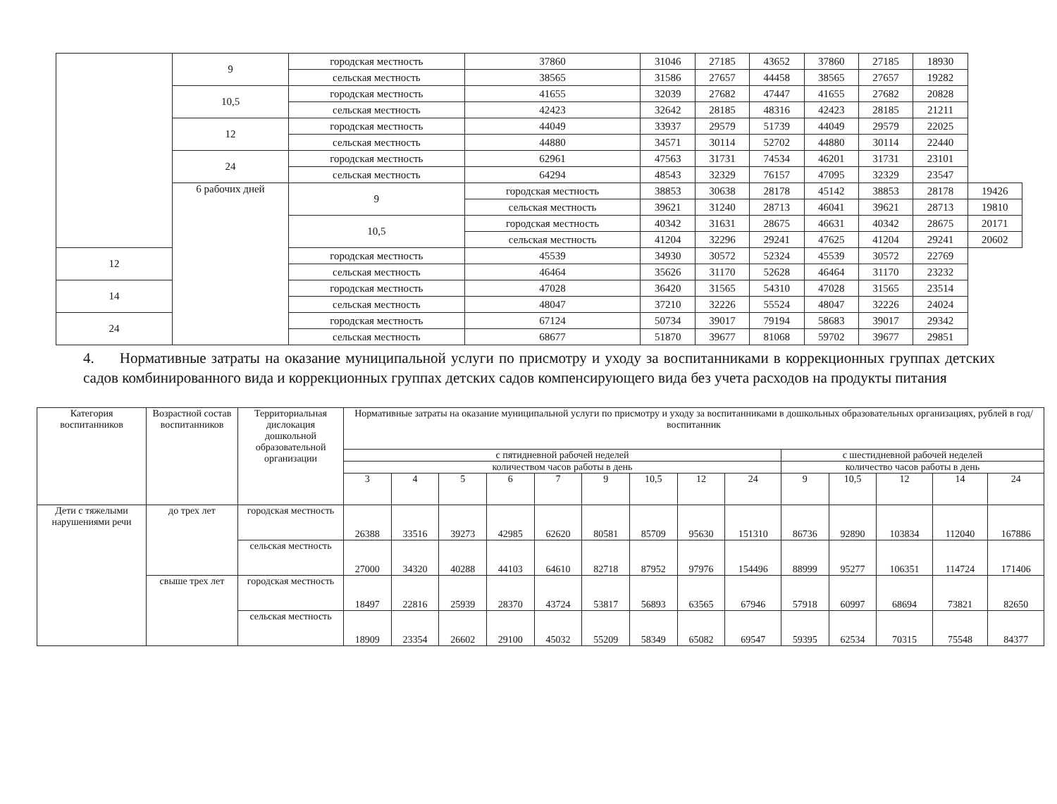| | 9 | городская местность | 37860 | 31046 | 27185 | 43652 | 37860 | 27185 | 18930 | |
| | | сельская местность | 38565 | 31586 | 27657 | 44458 | 38565 | 27657 | 19282 | |
| | 10,5 | городская местность | 41655 | 32039 | 27682 | 47447 | 41655 | 27682 | 20828 | |
| | | сельская местность | 42423 | 32642 | 28185 | 48316 | 42423 | 28185 | 21211 | |
| | 12 | городская местность | 44049 | 33937 | 29579 | 51739 | 44049 | 29579 | 22025 | |
| | | сельская местность | 44880 | 34571 | 30114 | 52702 | 44880 | 30114 | 22440 | |
| | 24 | городская местность | 62961 | 47563 | 31731 | 74534 | 46201 | 31731 | 23101 | |
| | | сельская местность | 64294 | 48543 | 32329 | 76157 | 47095 | 32329 | 23547 | |
| | 6 рабочих дней | 9 | городская местность | 38853 | 30638 | 28178 | 45142 | 38853 | 28178 | 19426 |
| | | | сельская местность | 39621 | 31240 | 28713 | 46041 | 39621 | 28713 | 19810 |
| | | 10,5 | городская местность | 40342 | 31631 | 28675 | 46631 | 40342 | 28675 | 20171 |
| | | | сельская местность | 41204 | 32296 | 29241 | 47625 | 41204 | 29241 | 20602 |
| 12 | | городская местность | 45539 | 34930 | 30572 | 52324 | 45539 | 30572 | 22769 | |
| | | сельская местность | 46464 | 35626 | 31170 | 52628 | 46464 | 31170 | 23232 | |
| 14 | | городская местность | 47028 | 36420 | 31565 | 54310 | 47028 | 31565 | 23514 | |
| | | сельская местность | 48047 | 37210 | 32226 | 55524 | 48047 | 32226 | 24024 | |
| 24 | | городская местность | 67124 | 50734 | 39017 | 79194 | 58683 | 39017 | 29342 | |
| | | сельская местность | 68677 | 51870 | 39677 | 81068 | 59702 | 39677 | 29851 | |
4. Нормативные затраты на оказание муниципальной услуги по присмотру и уходу за воспитанниками в коррекционных группах детских садов комбинированного вида и коррекционных группах детских садов компенсирующего вида без учета расходов на продукты питания
| Категория воспитанников | Возрастной состав воспитанников | Территориальная дислокация дошкольной образовательной организации | Нормативные затраты на оказание муниципальной услуги по присмотру и уходу за воспитанниками в дошкольных образовательных организациях, рублей в год/воспитанник | | | | | | | | | | | | | |
| --- | --- | --- | --- | --- | --- | --- | --- | --- | --- | --- | --- | --- | --- | --- | --- | --- |
| | | | с пятидневной рабочей неделей | | | | | | | | | с шестидневной рабочей неделей | | | | |
| | | | количеством часов работы в день | | | | | | | | | количество часов работы в день | | | | |
| | | | 3 | 4 | 5 | 6 | 7 | 9 | 10,5 | 12 | 24 | 9 | 10,5 | 12 | 14 | 24 |
| Дети с тяжелыми нарушениями речи | до трех лет | городская местность | 26388 | 33516 | 39273 | 42985 | 62620 | 80581 | 85709 | 95630 | 151310 | 86736 | 92890 | 103834 | 112040 | 167886 |
| | | сельская местность | 27000 | 34320 | 40288 | 44103 | 64610 | 82718 | 87952 | 97976 | 154496 | 88999 | 95277 | 106351 | 114724 | 171406 |
| | свыше трех лет | городская местность | 18497 | 22816 | 25939 | 28370 | 43724 | 53817 | 56893 | 63565 | 67946 | 57918 | 60997 | 68694 | 73821 | 82650 |
| | | сельская местность | 18909 | 23354 | 26602 | 29100 | 45032 | 55209 | 58349 | 65082 | 69547 | 59395 | 62534 | 70315 | 75548 | 84377 |